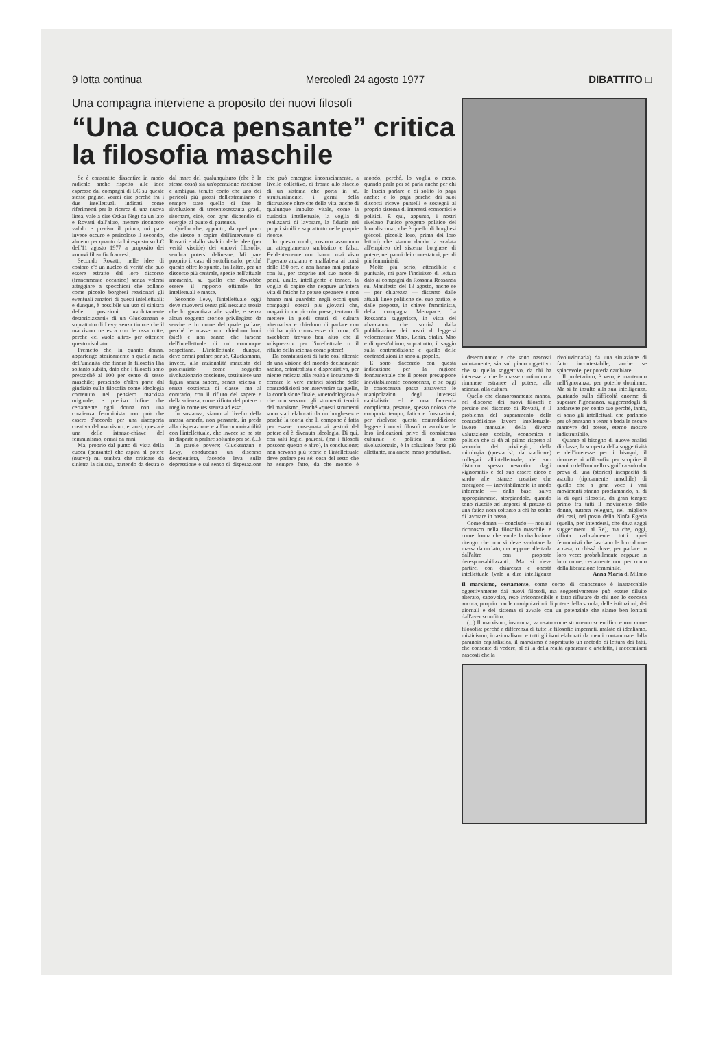9 lotta continua Mercoledì 24 agosto 1977 DIBATTITO □
Una compagna interviene a proposito dei nuovi filosofi
“Una cuoca pensante” critica la filosofia maschile
Se è consentito dissentire in modo radicale anche rispetto alle idee espresse dai compagni di LC su queste stesse pagine, vorrei dire perché fra i due intellettuali indicati come riferimenti per la ricerca di una nuova linea, vale a dire Oskar Negt da un lato e Rovatti dall'altro, mentre riconosco valido e preciso il primo, mi pare invece oscuro e pericoloso il secondo, almeno per quanto da lui esposto su LC dell'11 agosto 1977 a proposito dei «nuovi filosofi» francesi.
Secondo Rovatti, nelle idee di costoro c'è un nucleo di verità che può essere estratto dal loro discorso (francamente oceanico) senza volersi atteggiare a spocchiosi che bollano come piccolo borghesi reazionari gli eventuali amatori di questi intellettuali: e dunque, è possibile un uso di sinistra delle posizioni «volutamente destoricizzanti» di un Glucksmann e soprattutto di Levy, senza timore che il marxismo ne esca con le ossa rotte, perché «ci vuole altro» per ottenere questo risultato.
Premetto che, in quanto donna, appartengo storicamente a quella metà dell'umanità che finora la filosofia l'ha soltanto subita, dato che i filosofi sono pressoché al 100 per cento di sesso maschile; prescindo d'altra parte dal giudizio sulla filosofia come ideologia contenuto nel pensiero marxista originale, e preciso infine che certamente ogni donna con una coscienza femminista non può che essere d'accordo per una riscoperta creativa del marxismo: e, anzi, questa è una delle istanze-chiave del femminismo, ormai da anni.
Ma, proprio dal punto di vista della cuoca (pensante) che aspira al potere (nuovo) mi sembra che criticare da sinistra la sinistra, partendo da destra o dal mare del qualunquismo (che è la stessa cosa) sia un'operazione rischiosa e ambigua, tenuto conto che uno dei pericoli più grossi dell'estremismo è sempre stato quello di fare la rivoluzione di trecentosessanta gradi, ritornare, cioè, con gran dispendio di energie, al punto di partenza.
Quello che, appunto, da quel poco che riesco a capire dall'intervento di Rovatti e dallo stralcio delle idee (per verità viscide) dei «nuovi filosofi», sembra potersi delineare. Mi pare proprio il caso di sottolinearlo, perché questo offre lo spunto, fra l'altro, per un discorso più centrale, specie nell'attuale momento, su quello che dovrebbe essere il rapporto ottimale fra intellettuali e masse.
Secondo Levy, l'intellettuale oggi deve muoversi senza più nessuna teoria che lo garantisca alle spalle, e senza alcun soggetto storico privilegiato da servire e in nome del quale parlare, perché le masse non chiedono lumi (sic!) e non sanno che farsene dell'intellettuale di cui comunque sospettano. L'intellettuale, dunque, deve ormai parlare per sé. Glucksmann, invece, alla razionalità marxista del proletariato come soggetto rivoluzionario cosciente, sostituisce una figura senza sapere, senza scienza e senza coscienza di classe, ma al contrario, con il rifiuto del sapere e della scienza, come rifiuto del potere o meglio come resistenza ad esso.
In sostanza, siamo al livello della massa amorfa, non pensante, in preda alla disperazione e all'incomunicabilità con l'intellettuale, che invece se ne sta in disparte a parlare soltanto per sé. (...)
In parole povere: Glucksmann e Levy, conducono un discorso decadentista, facendo leva sulla depressione e sul senso di disperazione che può emergere inconsciamente, a livello collettivo, di fronte allo sfacelo di un sistema che porta in sé, strutturalmente, i germi della distruzione oltre che della vita, anche di qualunque impulso vitale, come la curiosità intellettuale, la voglia di realizzarsi di lavorare, la fiducia nei propri simili e soprattutto nelle proprie risorse.
In questo modo, costoro assumono un atteggiamento snobistico e falso. Evidentemente non hanno mai visto l'operaio anziano e analfabeta ai corsi delle 150 ore, e non hanno mai parlato con lui, per scoprire nel suo modo di porsi, umile, intelligente e tenace, la voglia di capire che neppure un'intera vita di fatiche ha potuto spegnere, e non hanno mai guardato negli occhi quei compagni operai più giovani che, magari in un piccolo paese, tentano di mettere in piedi centri di cultura alternativa e chiedono di parlare con chi ha «più conoscenze di loro». Ci avrebbero trovato ben altro che il «disprezzo» per l'intellettuale o il rifiuto della scienza come potere!
Da constatazioni di fatto così alterate da una visione del mondo decisamente sadica, catastrofista e dispregiativa, per niente radicata alla realtà e incurante di cercare le vere matrici storiche delle contraddizioni per intervenire su quelle, la conclusione finale, «metodologica» è che non servono gli strumenti teorici del marxismo. Perché «questi strumenti sono stati elaborati da un borghese» e perché la teoria che li compone è fatta per essere consegnata ai gestori del potere ed è divenuta ideologia. Di qui, con salti logici paurosi, (ma i filosofi possono questo e altro), la conclusione: non servono più teorie e l'intellettuale deve parlare per sé: cosa del resto che ha sempre fatto, da che mondo è mondo, perché, lo voglia o meno, quando parla per sé parla anche per chi lo lascia parlare e di solito lo paga anche: e lo paga perché dai suoi discorsi riceve puntelli e sostegni al proprio sistema di interessi economici e politici. E qui, appunto, i nostri rivelano l'unico progetto politico del loro discorso: che è quello di borghesi (piccoli piccoli: loro, prima dei loro lettori) che stanno dando la scalata all'empireo del sistema borghese di potere, nei panni dei contestatori, per di più femministi.
Molto più serio, attendibile e puntuale, mi pare l'indirizzo di lettura dato ai compagni da Rossana Rossanda sul Manifesto del 13 agosto, anche se — per chiarezza — dissento dalle attuali linee politiche del suo partito, e dalle proposte, in chiave femminista, della compagna Menapace. La Rossanda suggerisce, in vista del «baccano» che sortirà dalla pubblicazione dei nostri, di leggersi velocemente Marx, Lenin, Stalin, Mao e di quest'ultimo, soprattutto, il saggio sulla contraddizione e quello delle contraddizioni in seno al popolo.
E sono d'accordo con questa indicazione per la ragione fondamentale che il potere presuppone inevitabilmente conoscenza, e se oggi la conoscenza passa attraverso le manipolazioni degli interessi capitalistici ed è una faccenda complicata, pesante, spesso noiosa che comporta tempo, fatica e frustrazioni, per risolvere questa contraddizione leggere i nuovi filosofi o ascoltare le loro indicazioni prive di consistenza culturale e politica in senso rivoluzionario, è la soluzione forse più allettante, ma anche meno produttiva.
determinano: e che sono nascosti volutamente, sia sul piano oggettivo che su quello soggettivo, da chi ha interesse a che le masse continuino a rimanere estranee al potere, alla scienza, alla cultura.
Quello che clamorosamente manca, nel discorso dei nuovi filosofi e persino nel discorso di Rovatti, è il problema del superamento della contraddizione lavoro intellettuale-lavoro manuale: della diversa valutazione sociale, economica e politica che si dà al primo rispetto al secondo, del privilegio, della mitologia (questa sì, da sradicare) collegati all'intellettuale, del suo distacco spesso nevrotico dagli «ignoranti» e del suo essere cieco e sordo alle istanze creative che emergono — inevitabilmente in modo informale — dalla base: salvo appropriarsene, storpiandole, quando sono riuscite ad imporsi al prezzo di una fatica nota soltanto a chi ha scelto di lavorare in basso.
Come donna — concludo — non mi riconosco nella filosofia maschile, e come donna che vuole la rivoluzione ritengo che non si deve svalutare la massa da un lato, ma neppure allettarla dall'altro con proposte deresponsabilizzanti. Ma si deve partire, con chiarezza e onestà intellettuale (vale a dire intelligenza rivoluzionaria) da una situazione di fatto incontestabile, anche se spiacevole, per poterla cambiare.
Il proletariato, è vero, è mantenuto nell'ignoranza, per poterlo dominare. Ma si fa insulto alla sua intelligenza, puntando sulla difficoltà enorme di superare l'ignoranza, suggerendogli di andarsene per conto suo perché, tanto, ci sono gli intellettuali che parlando per sé pensano a tener a bada le oscure manovre del potere, eterno mostro indistruttibile.
Quanto al bisogno di nuove analisi di classe, la scoperta della soggettività e dell'interesse per i bisogni, il ricorrere ai «filosofi» per scoprire il manico dell'ombrello significa solo dar prova di una (storica) incapacità di ascolto (tipicamente maschile) di quello che a gran voce i vari movimenti stanno proclamando, al di là di ogni filosofia, da gran tempo: primo fra tutti il movimento delle donne, tuttora relegato, nel migliore dei casi, nel posto della Ninfa Egeria (quella, per intendersi, che dava saggi suggerimenti al Re), ma che, oggi, rifiuta radicalmente tutti quei femministi che lasciano le loro donne a casa, o chissà dove, per parlare in loro vece: probabilmente neppure in loro nome, certamente non per conto della liberazione femminile.
Anna Maria di Milano
Il marxismo, certamente, come corpo di conoscenze è inattaccabile oggettivamente dai nuovi filosofi, ma soggettivamente può essere diluito alterato, capovolto, reso irriconoscibile e fatto rifiutare da chi non lo conosca ancora, proprio con le manipolazioni di potere della scuola, delle istituzioni, dei giornali e del sistema si avvale con un potenziale che siamo ben lontani dall'aver sconfitto.
(...) Il marxismo, insomma, va usato come strumento scientifico e non come filosofia: perché a differenza di tutte le filosofie imperanti, malate di idealismo, misticismo, irrazionalismo e tutti gli ismi elaborati da menti contaminate dalla paranoia capitalistica, il marxismo è soprattutto un metodo di lettura dei fatti, che consente di vedere, al di là della realtà apparente e artefatta, i meccanismi nascosti che la